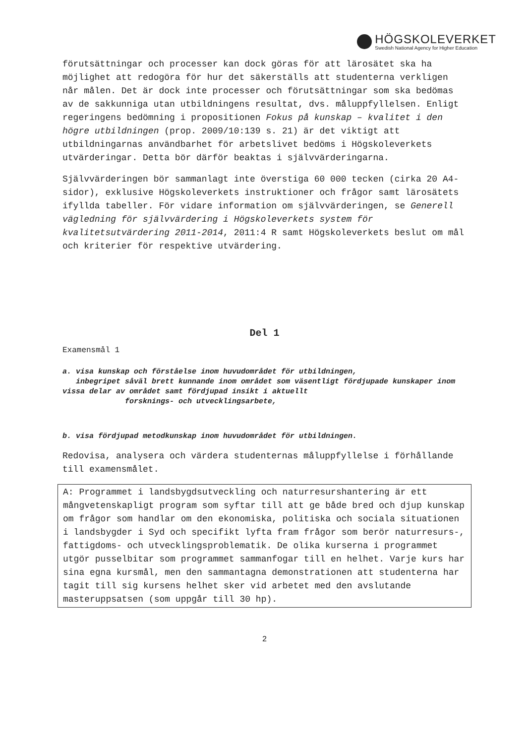HÖGSKOLEVERKET
Swedish National Agency for Higher Education
förutsättningar och processer kan dock göras för att lärosätet ska ha möjlighet att redogöra för hur det säkerställs att studenterna verkligen når målen. Det är dock inte processer och förutsättningar som ska bedömas av de sakkunniga utan utbildningens resultat, dvs. måluppfyllelsen. Enligt regeringens bedömning i propositionen Fokus på kunskap – kvalitet i den högre utbildningen (prop. 2009/10:139 s. 21) är det viktigt att utbildningarnas användbarhet för arbetslivet bedöms i Högskoleverkets utvärderingar. Detta bör därför beaktas i självvärderingarna.
Självvärderingen bör sammanlagt inte överstiga 60 000 tecken (cirka 20 A4-sidor), exklusive Högskoleverkets instruktioner och frågor samt lärosätets ifyllda tabeller. För vidare information om självvärderingen, se Generell vägledning för självvärdering i Högskoleverkets system för kvalitetsutvärdering 2011-2014, 2011:4 R samt Högskoleverkets beslut om mål och kriterier för respektive utvärdering.
Del 1
Examensmål 1
a. visa kunskap och förståelse inom huvudområdet för utbildningen,
inbegripet såväl brett kunnande inom området som väsentligt fördjupade kunskaper inom vissa delar av området samt fördjupad insikt i aktuellt
forsknings- och utvecklingsarbete,
b. visa fördjupad metodkunskap inom huvudområdet för utbildningen.
Redovisa, analysera och värdera studenternas måluppfyllelse i förhållande till examensmålet.
A: Programmet i landsbygdsutveckling och naturresurshantering är ett mångvetenskapligt program som syftar till att ge både bred och djup kunskap om frågor som handlar om den ekonomiska, politiska och sociala situationen i landsbygder i Syd och specifikt lyfta fram frågor som berör naturresurs-, fattigdoms- och utvecklingsproblematik. De olika kurserna i programmet utgör pusselbitar som programmet sammanfogar till en helhet. Varje kurs har sina egna kursmål, men den sammantagna demonstrationen att studenterna har tagit till sig kursens helhet sker vid arbetet med den avslutande masteruppsatsen (som uppgår till 30 hp).
2